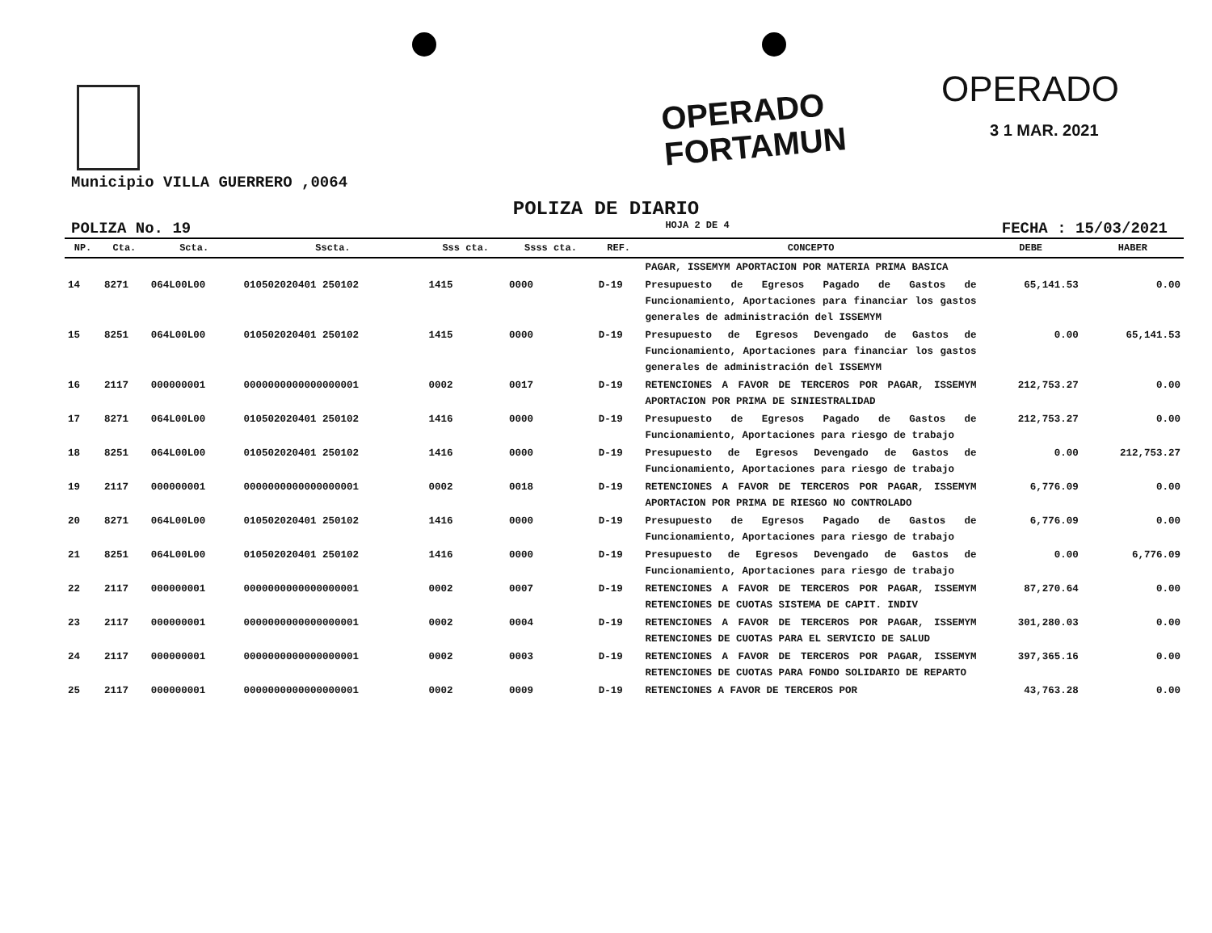OPERADO
FORTAMUN
OPERADO
3 1 MAR. 2021
Municipio VILLA GUERRERO ,0064
POLIZA DE DIARIO
POLIZA No. 19 HOJA 2 DE 4 FECHA : 15/03/2021
| NP. | Cta. | Scta. | Sscta. | Sss cta. | Ssss cta. | REF. | CONCEPTO | DEBE | HABER |
| --- | --- | --- | --- | --- | --- | --- | --- | --- | --- |
| | | | | | | | PAGAR, ISSEMYM APORTACION POR MATERIA PRIMA BASICA | | |
| 14 | 8271 | 064L00L00 | 010502020401 250102 | 1415 | 0000 | D-19 | Presupuesto de Egresos Pagado de Gastos de Funcionamiento, Aportaciones para financiar los gastos generales de administración del ISSEMYM | 65,141.53 | 0.00 |
| 15 | 8251 | 064L00L00 | 010502020401 250102 | 1415 | 0000 | D-19 | Presupuesto de Egresos Devengado de Gastos de Funcionamiento, Aportaciones para financiar los gastos generales de administración del ISSEMYM | 0.00 | 65,141.53 |
| 16 | 2117 | 000000001 | 0000000000000000001 | 0002 | 0017 | D-19 | RETENCIONES A FAVOR DE TERCEROS POR PAGAR, ISSEMYM APORTACION POR PRIMA DE SINIESTRALIDAD | 212,753.27 | 0.00 |
| 17 | 8271 | 064L00L00 | 010502020401 250102 | 1416 | 0000 | D-19 | Presupuesto de Egresos Pagado de Gastos de Funcionamiento, Aportaciones para riesgo de trabajo | 212,753.27 | 0.00 |
| 18 | 8251 | 064L00L00 | 010502020401 250102 | 1416 | 0000 | D-19 | Presupuesto de Egresos Devengado de Gastos de Funcionamiento, Aportaciones para riesgo de trabajo | 0.00 | 212,753.27 |
| 19 | 2117 | 000000001 | 0000000000000000001 | 0002 | 0018 | D-19 | RETENCIONES A FAVOR DE TERCEROS POR PAGAR, ISSEMYM APORTACION POR PRIMA DE RIESGO NO CONTROLADO | 6,776.09 | 0.00 |
| 20 | 8271 | 064L00L00 | 010502020401 250102 | 1416 | 0000 | D-19 | Presupuesto de Egresos Pagado de Gastos de Funcionamiento, Aportaciones para riesgo de trabajo | 6,776.09 | 0.00 |
| 21 | 8251 | 064L00L00 | 010502020401 250102 | 1416 | 0000 | D-19 | Presupuesto de Egresos Devengado de Gastos de Funcionamiento, Aportaciones para riesgo de trabajo | 0.00 | 6,776.09 |
| 22 | 2117 | 000000001 | 0000000000000000001 | 0002 | 0007 | D-19 | RETENCIONES A FAVOR DE TERCEROS POR PAGAR, ISSEMYM RETENCIONES DE CUOTAS SISTEMA DE CAPIT. INDIV | 87,270.64 | 0.00 |
| 23 | 2117 | 000000001 | 0000000000000000001 | 0002 | 0004 | D-19 | RETENCIONES A FAVOR DE TERCEROS POR PAGAR, ISSEMYM RETENCIONES DE CUOTAS PARA EL SERVICIO DE SALUD | 301,280.03 | 0.00 |
| 24 | 2117 | 000000001 | 0000000000000000001 | 0002 | 0003 | D-19 | RETENCIONES A FAVOR DE TERCEROS POR PAGAR, ISSEMYM RETENCIONES DE CUOTAS PARA FONDO SOLIDARIO DE REPARTO | 397,365.16 | 0.00 |
| 25 | 2117 | 000000001 | 0000000000000000001 | 0002 | 0009 | D-19 | RETENCIONES A FAVOR DE TERCEROS POR | 43,763.28 | 0.00 |